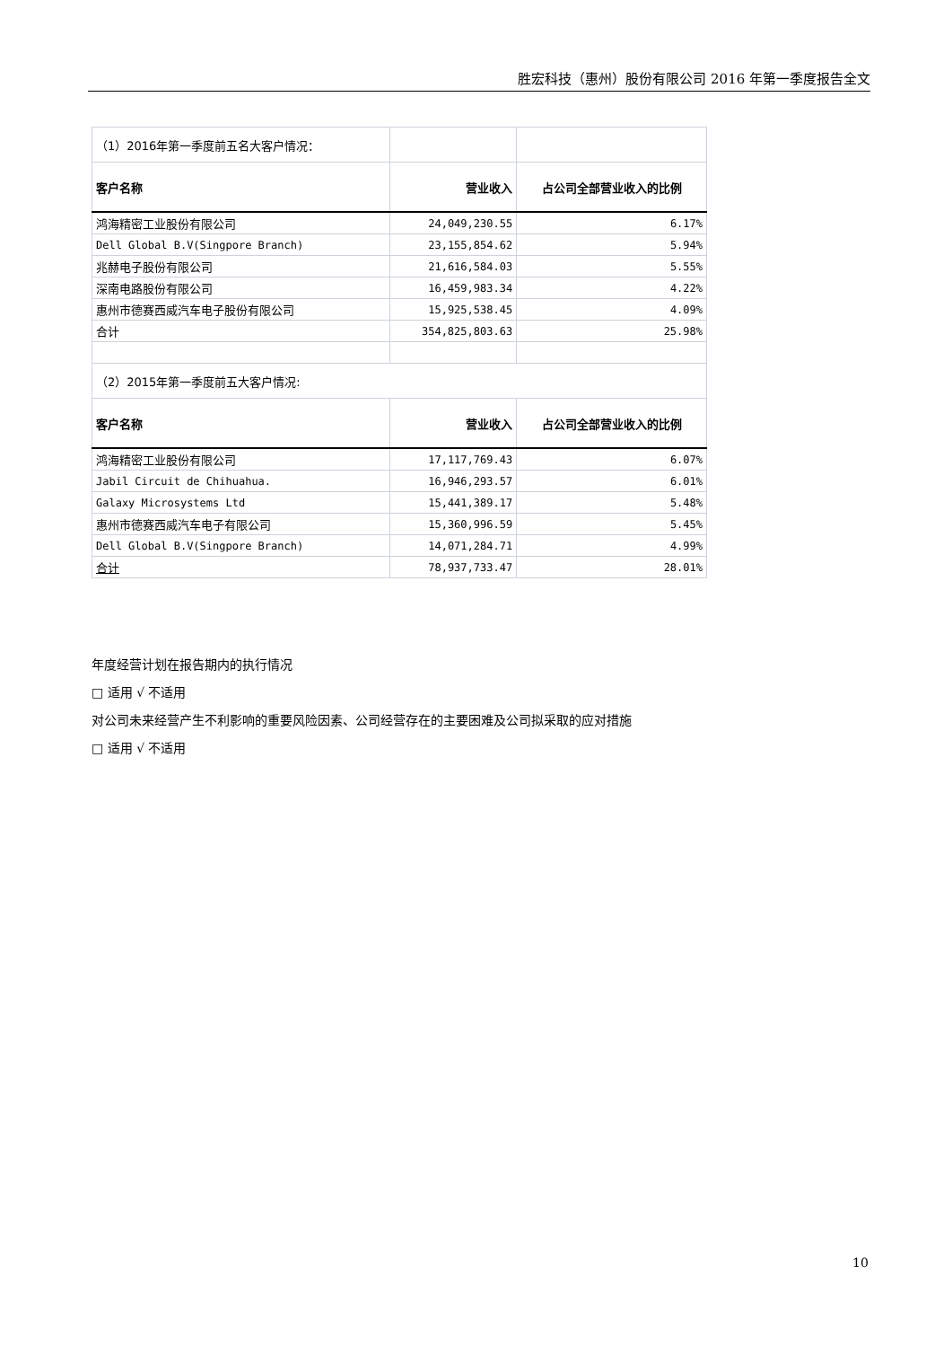胜宏科技（惠州）股份有限公司 2016 年第一季度报告全文
| （1）2016年第一季度前五名大客户情况： | | |
| 客户名称 | 营业收入 | 占公司全部营业收入的比例 |
| 鸿海精密工业股份有限公司 | 24,049,230.55 | 6.17% |
| Dell Global B.V(Singpore Branch) | 23,155,854.62 | 5.94% |
| 兆赫电子股份有限公司 | 21,616,584.03 | 5.55% |
| 深南电路股份有限公司 | 16,459,983.34 | 4.22% |
| 惠州市德赛西威汽车电子股份有限公司 | 15,925,538.45 | 4.09% |
| 合计 | 354,825,803.63 | 25.98% |
| （2）2015年第一季度前五大客户情况: | | |
| 客户名称 | 营业收入 | 占公司全部营业收入的比例 |
| 鸿海精密工业股份有限公司 | 17,117,769.43 | 6.07% |
| Jabil Circuit de Chihuahua. | 16,946,293.57 | 6.01% |
| Galaxy Microsystems Ltd | 15,441,389.17 | 5.48% |
| 惠州市德赛西威汽车电子有限公司 | 15,360,996.59 | 5.45% |
| Dell Global B.V(Singpore Branch) | 14,071,284.71 | 4.99% |
| 合计 | 78,937,733.47 | 28.01% |
年度经营计划在报告期内的执行情况
□ 适用 √ 不适用
对公司未来经营产生不利影响的重要风险因素、公司经营存在的主要困难及公司拟采取的应对措施
□ 适用 √ 不适用
10